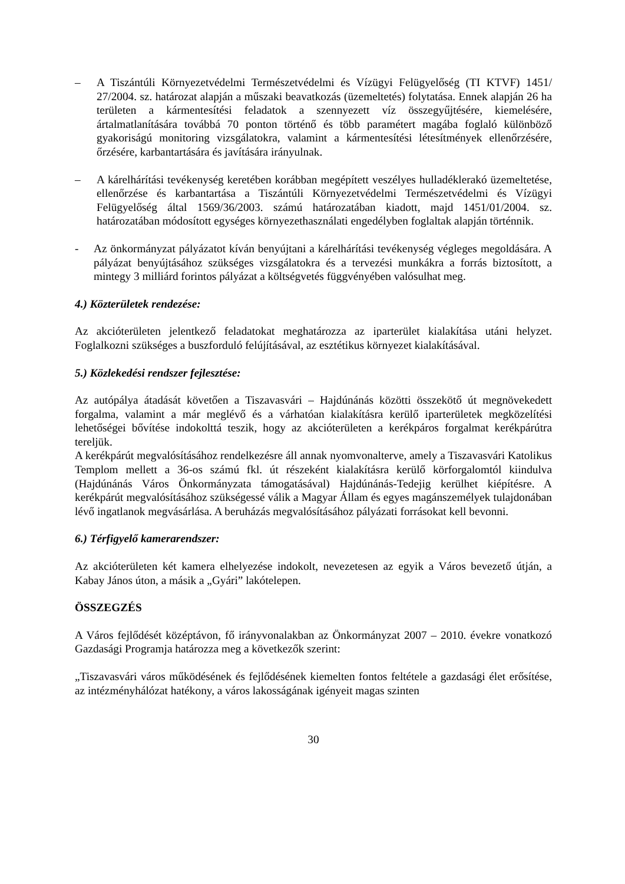– A Tiszántúli Környezetvédelmi Természetvédelmi és Vízügyi Felügyelőség (TI KTVF) 1451/ 27/2004. sz. határozat alapján a műszaki beavatkozás (üzemeltetés) folytatása. Ennek alapján 26 ha területen a kármentesítési feladatok a szennyezett víz összegyűjtésére, kiemelésére, ártalmatlanítására továbbá 70 ponton történő és több paramétert magába foglaló különböző gyakoriságú monitoring vizsgálatokra, valamint a kármentesítési létesítmények ellenőrzésére, őrzésére, karbantartására és javítására irányulnak.
– A kárelhárítási tevékenység keretében korábban megépített veszélyes hulladéklerakó üzemeltetése, ellenőrzése és karbantartása a Tiszántúli Környezetvédelmi Természetvédelmi és Vízügyi Felügyelőség által 1569/36/2003. számú határozatában kiadott, majd 1451/01/2004. sz. határozatában módosított egységes környezethasználati engedélyben foglaltak alapján történnik.
- Az önkormányzat pályázatot kíván benyújtani a kárelhárítási tevékenység végleges megoldására. A pályázat benyújtásához szükséges vizsgálatokra és a tervezési munkákra a forrás biztosított, a mintegy 3 milliárd forintos pályázat a költségvetés függvényében valósulhat meg.
4.) Közterületek rendezése:
Az akcióterületen jelentkező feladatokat meghatározza az iparterület kialakítása utáni helyzet. Foglalkozni szükséges a buszforduló felújításával, az esztétikus környezet kialakításával.
5.) Közlekedési rendszer fejlesztése:
Az autópálya átadását követően a Tiszavasvári – Hajdúnánás közötti összekötő út megnövekedett forgalma, valamint a már meglévő és a várhatóan kialakításra kerülő iparterületek megközelítési lehetőségei bővítése indokolttá teszik, hogy az akcióterületen a kerékpáros forgalmat kerékpárútra tereljük.
A kerékpárút megvalósításához rendelkezésre áll annak nyomvonalterve, amely a Tiszavasvári Katolikus Templom mellett a 36-os számú fkl. út részeként kialakításra kerülő körforgalomtól kiindulva (Hajdúnánás Város Önkormányzata támogatásával) Hajdúnánás-Tedejig kerülhet kiépítésre. A kerékpárút megvalósításához szükségessé válik a Magyar Állam és egyes magánszemélyek tulajdonában lévő ingatlanok megvásárlása. A beruházás megvalósításához pályázati forrásokat kell bevonni.
6.) Térfigyelő kamerarendszer:
Az akcióterületen két kamera elhelyezése indokolt, nevezetesen az egyik a Város bevezető útján, a Kabay János úton, a másik a „Gyári” lakótelepen.
ÖSSZEGZÉS
A Város fejlődését középtávon, fő irányvonalakban az Önkormányzat 2007 – 2010. évekre vonatkozó Gazdasági Programja határozza meg a következők szerint:
„Tiszavasvári város működésének és fejlődésének kiemelten fontos feltétele a gazdasági élet erősítése, az intézményhálózat hatékony, a város lakosságának igényeit magas szinten
30